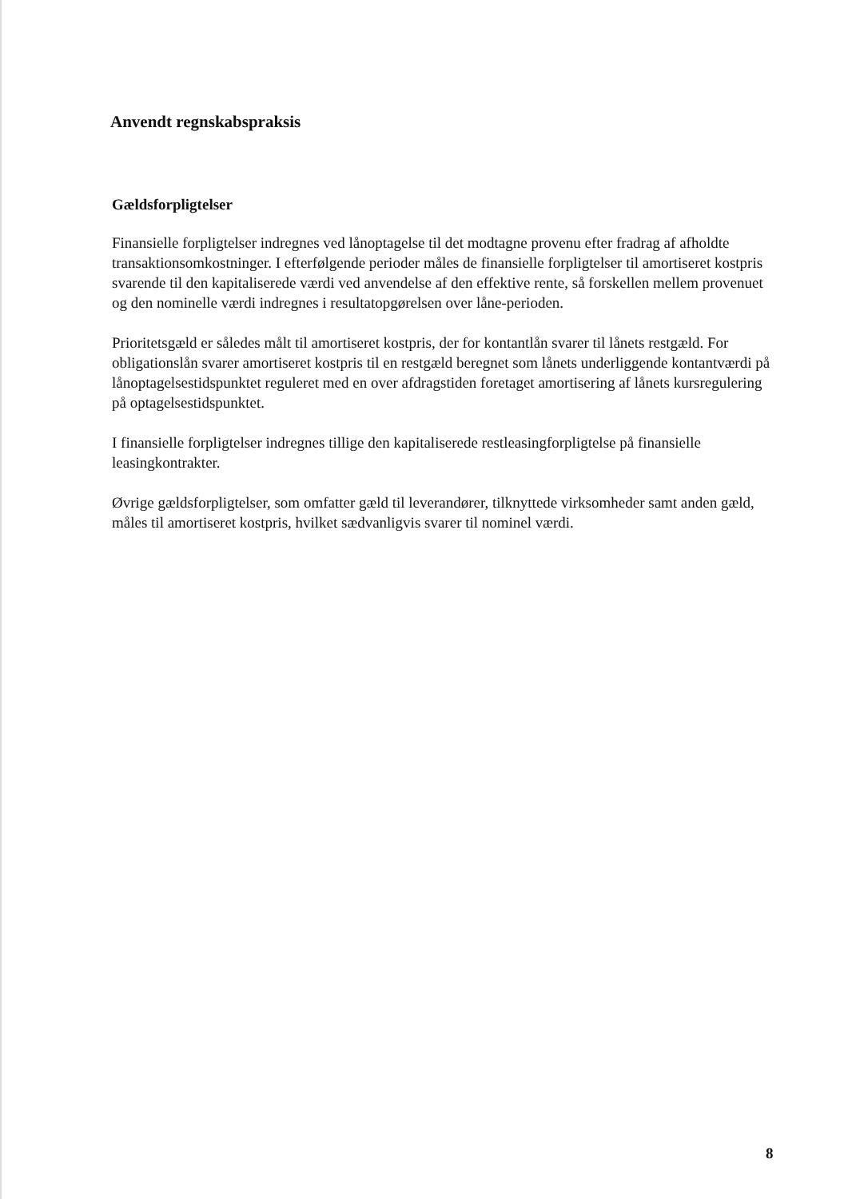Anvendt regnskabspraksis
Gældsforpligtelser
Finansielle forpligtelser indregnes ved lånoptagelse til det modtagne provenu efter fradrag af afholdte transaktionsomkostninger. I efterfølgende perioder måles de finansielle forpligtelser til amortiseret kostpris svarende til den kapitaliserede værdi ved anvendelse af den effektive rente, så forskellen mellem provenuet og den nominelle værdi indregnes i resultatopgørelsen over låne-perioden.
Prioritetsgæld er således målt til amortiseret kostpris, der for kontantlån svarer til lånets restgæld. For obligationslån svarer amortiseret kostpris til en restgæld beregnet som lånets underliggende kontantværdi på lånoptagelsestidspunktet reguleret med en over afdragstiden foretaget amortisering af lånets kursregulering på optagelsestidspunktet.
I finansielle forpligtelser indregnes tillige den kapitaliserede restleasingforpligtelse på finansielle leasingkontrakter.
Øvrige gældsforpligtelser, som omfatter gæld til leverandører, tilknyttede virksomheder samt anden gæld, måles til amortiseret kostpris, hvilket sædvanligvis svarer til nominel værdi.
8